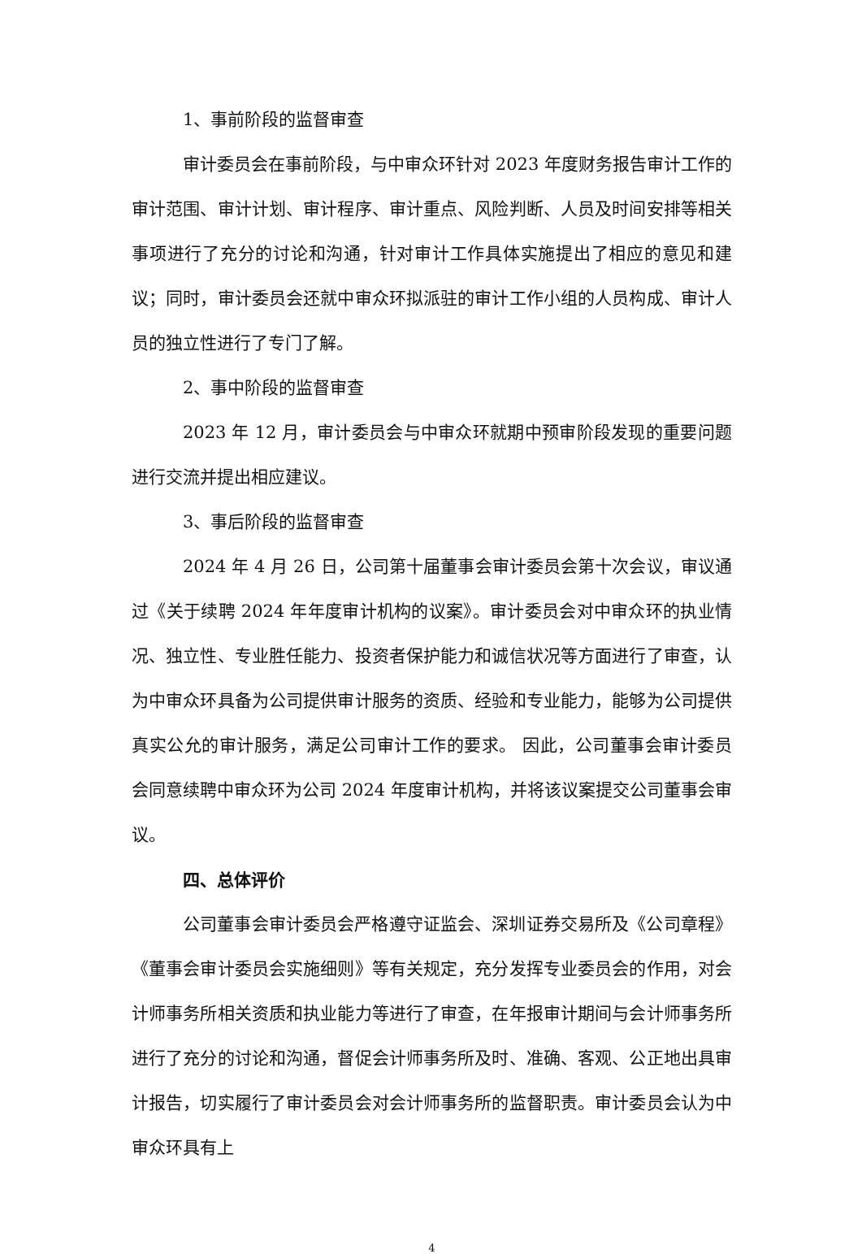1、事前阶段的监督审查
审计委员会在事前阶段，与中审众环针对 2023 年度财务报告审计工作的审计范围、审计计划、审计程序、审计重点、风险判断、人员及时间安排等相关事项进行了充分的讨论和沟通，针对审计工作具体实施提出了相应的意见和建议；同时，审计委员会还就中审众环拟派驻的审计工作小组的人员构成、审计人员的独立性进行了专门了解。
2、事中阶段的监督审查
2023 年 12 月，审计委员会与中审众环就期中预审阶段发现的重要问题进行交流并提出相应建议。
3、事后阶段的监督审查
2024 年 4 月 26 日，公司第十届董事会审计委员会第十次会议，审议通过《关于续聘 2024 年年度审计机构的议案》。审计委员会对中审众环的执业情况、独立性、专业胜任能力、投资者保护能力和诚信状况等方面进行了审查，认为中审众环具备为公司提供审计服务的资质、经验和专业能力，能够为公司提供真实公允的审计服务，满足公司审计工作的要求。 因此，公司董事会审计委员会同意续聘中审众环为公司 2024 年度审计机构，并将该议案提交公司董事会审议。
四、总体评价
公司董事会审计委员会严格遵守证监会、深圳证券交易所及《公司章程》《董事会审计委员会实施细则》等有关规定，充分发挥专业委员会的作用，对会计师事务所相关资质和执业能力等进行了审查，在年报审计期间与会计师事务所进行了充分的讨论和沟通，督促会计师事务所及时、准确、客观、公正地出具审计报告，切实履行了审计委员会对会计师事务所的监督职责。审计委员会认为中审众环具有上
4